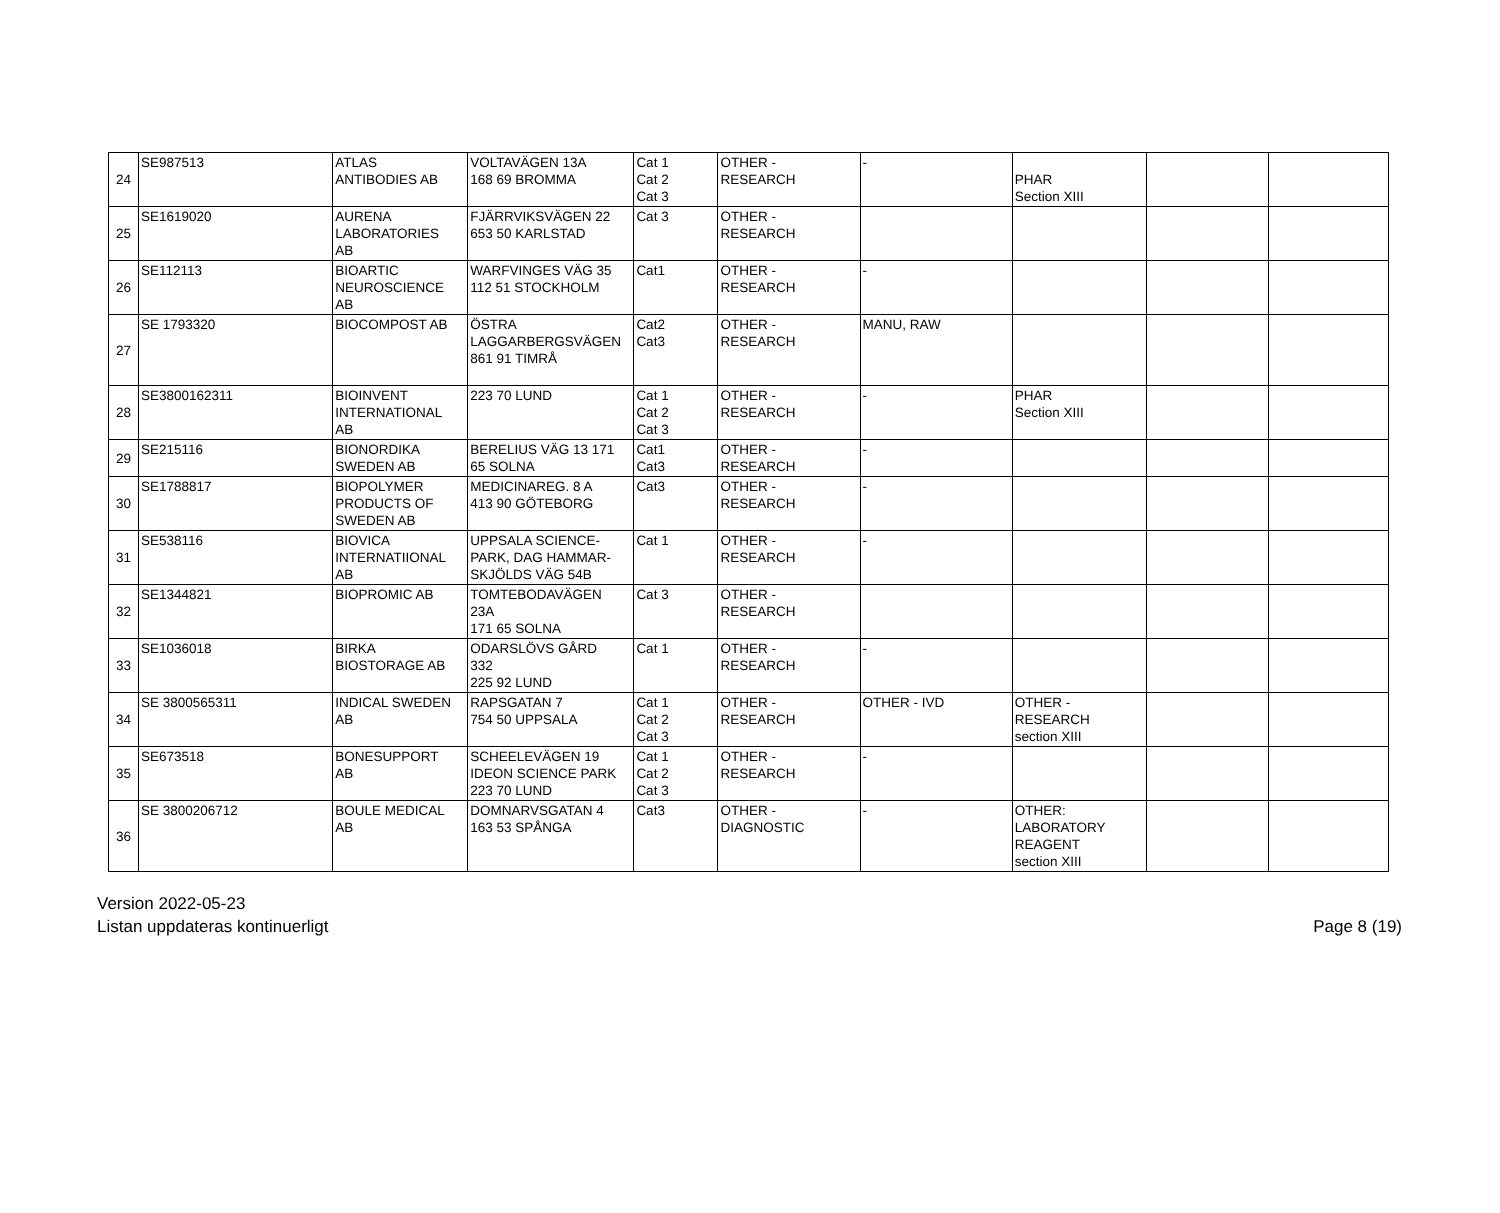| 24 | SE987513 | ATLAS ANTIBODIES AB | VOLTAVÄGEN 13A 168 69 BROMMA | Cat 1 Cat 2 Cat 3 | OTHER - RESEARCH | - | PHAR Section XIII | | |
| 25 | SE1619020 | AURENA LABORATORIES AB | FJÄRRVIKSVÄGEN 22 653 50 KARLSTAD | Cat 3 | OTHER - RESEARCH | | | | |
| 26 | SE112113 | BIOARTIC NEUROSCIENCE AB | WARFVINGES VÄG 35 112 51 STOCKHOLM | Cat1 | OTHER - RESEARCH | - | | | |
| 27 | SE 1793320 | BIOCOMPOST AB | ÖSTRA LAGGARBERGSVÄGEN 861 91 TIMRÅ | Cat2 Cat3 | OTHER - RESEARCH | MANU, RAW | | | |
| 28 | SE3800162311 | BIOINVENT INTERNATIONAL AB | 223 70 LUND | Cat 1 Cat 2 Cat 3 | OTHER - RESEARCH | - | PHAR Section XIII | | |
| 29 | SE215116 | BIONORDIKA SWEDEN AB | BERELIUS VÄG 13 171 65 SOLNA | Cat1 Cat3 | OTHER - RESEARCH | - | | | |
| 30 | SE1788817 | BIOPOLYMER PRODUCTS OF SWEDEN AB | MEDICINAREG. 8 A 413 90 GÖTEBORG | Cat3 | OTHER - RESEARCH | - | | | |
| 31 | SE538116 | BIOVICA INTERNATIIONAL AB | UPPSALA SCIENCE- PARK, DAG HAMMAR- SKJÖLDS VÄG 54B | Cat 1 | OTHER - RESEARCH | - | | | |
| 32 | SE1344821 | BIOPROMIC AB | TOMTEBODAVÄGEN 23A 171 65 SOLNA | Cat 3 | OTHER - RESEARCH | | | | |
| 33 | SE1036018 | BIRKA BIOSTORAGE AB | ODARSLÖVS GÅRD 332 225 92 LUND | Cat 1 | OTHER - RESEARCH | - | | | |
| 34 | SE 3800565311 | INDICAL SWEDEN AB | RAPSGATAN 7 754 50 UPPSALA | Cat 1 Cat 2 Cat 3 | OTHER - RESEARCH | OTHER - IVD | OTHER - RESEARCH section XIII | | |
| 35 | SE673518 | BONESUPPORT AB | SCHEELEVÄGEN 19 IDEON SCIENCE PARK 223 70 LUND | Cat 1 Cat 2 Cat 3 | OTHER - RESEARCH | - | | | |
| 36 | SE 3800206712 | BOULE MEDICAL AB | DOMNARVSGATAN 4 163 53 SPÅNGA | Cat3 | OTHER - DIAGNOSTIC | - | OTHER: LABORATORY REAGENT section XIII | | |
Version 2022-05-23
Listan uppdateras kontinuerligt
Page 8 (19)